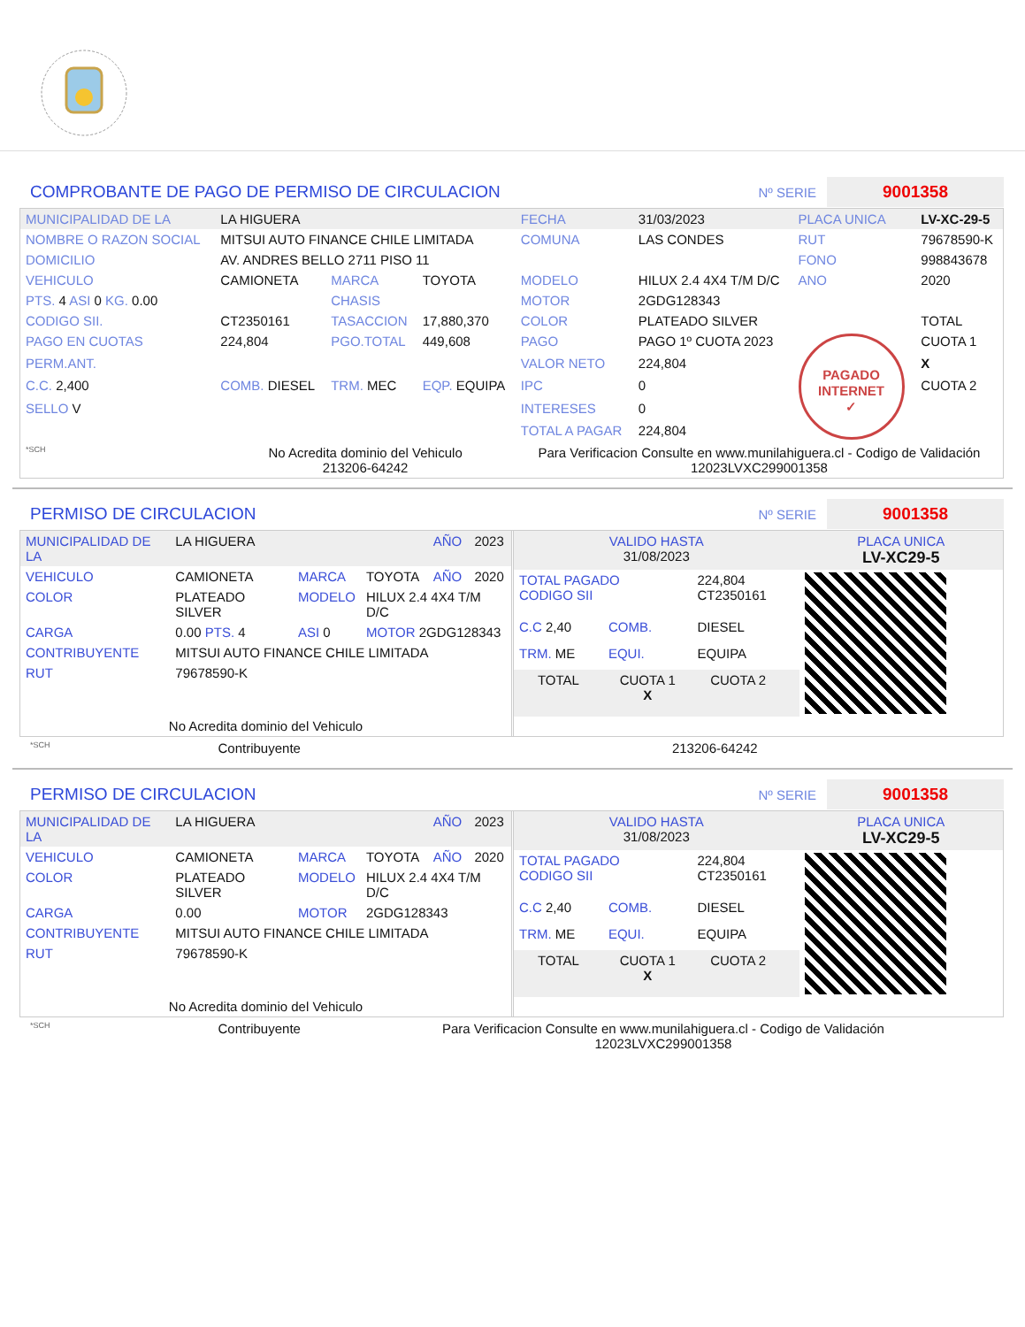COMPROBANTE DE PAGO DE PERMISO DE CIRCULACION
Nº SERIE 9001358
| MUNICIPALIDAD DE LA | LA HIGUERA | | | FECHA | 31/03/2023 | PLACA UNICA | LV-XC-29-5 |
| NOMBRE O RAZON SOCIAL | MITSUI AUTO FINANCE CHILE LIMITADA | | | COMUNA | LAS CONDES | RUT | 79678590-K |
| DOMICILIO | AV. ANDRES BELLO 2711 PISO 11 | | | | | FONO | 998843678 |
| VEHICULO | CAMIONETA | MARCA | TOYOTA | MODELO | HILUX 2.4 4X4 T/M D/C | ANO | 2020 |
| PTS. 4 ASI 0 KG. 0.00 | | CHASIS | | MOTOR | 2GDG128343 | | |
| CODIGO SII. | CT2350161 | TASACCION | 17,880,370 | COLOR | PLATEADO SILVER | | TOTAL |
| PAGO EN CUOTAS | 224,804 | PGO.TOTAL | 449,608 | PAGO | PAGO 1º CUOTA 2023 | PAGADO INTERNET ✓ | CUOTA 1 |
| PERM.ANT. | | | | VALOR NETO | 224,804 | | X |
| C.C. 2,400 | COMB. DIESEL | TRM. MEC | EQP. EQUIPA | IPC | 0 | | CUOTA 2 |
| SELLO V | | | | INTERESES | 0 | | |
| | | | | TOTAL A PAGAR | 224,804 | | |
| *SCH | No Acredita dominio del Vehiculo 213206-64242 | | | Para Verificacion Consulte en www.munilahiguera.cl - Codigo de Validación 12023LVXC299001358 | | | |
PERMISO DE CIRCULACION
Nº SERIE 9001358
| MUNICIPALIDAD DE LA | LA HIGUERA | | | AÑO | 2023 |
| VEHICULO | CAMIONETA | MARCA | TOYOTA | AÑO | 2020 |
| COLOR | PLATEADO SILVER | MODELO | HILUX 2.4 4X4 T/M D/C | | |
| CARGA | 0.00 PTS. 4 | ASI 0 | MOTOR 2GDG128343 | | |
| CONTRIBUYENTE | MITSUI AUTO FINANCE CHILE LIMITADA | | | | |
| RUT | 79678590-K | | | | |
| No Acredita dominio del Vehiculo | | | | | |
| VALIDO HASTA 31/08/2023 | | | | PLACA UNICA LV-XC29-5 |
| TOTAL PAGADO CODIGO SII | | 224,804 CT2350161 | | |
| C.C 2,40 | COMB. | DIESEL | | |
| TRM. ME | EQUI. | EQUIPA | | |
| TOTAL | CUOTA 1 X | CUOTA 2 | | |
*SCH Contribuyente 213206-64242
PERMISO DE CIRCULACION
Nº SERIE 9001358
| MUNICIPALIDAD DE LA | LA HIGUERA | | | AÑO | 2023 |
| VEHICULO | CAMIONETA | MARCA | TOYOTA | AÑO | 2020 |
| COLOR | PLATEADO SILVER | MODELO | HILUX 2.4 4X4 T/M D/C | | |
| CARGA | 0.00 | MOTOR | 2GDG128343 | | |
| CONTRIBUYENTE | MITSUI AUTO FINANCE CHILE LIMITADA | | | | |
| RUT | 79678590-K | | | | |
| No Acredita dominio del Vehiculo | | | | | |
| VALIDO HASTA 31/08/2023 | | | | PLACA UNICA LV-XC29-5 |
| TOTAL PAGADO CODIGO SII | | 224,804 CT2350161 | | |
| C.C 2,40 | COMB. | DIESEL | | |
| TRM. ME | EQUI. | EQUIPA | | |
| TOTAL | CUOTA 1 X | CUOTA 2 | | |
*SCH Contribuyente Para Verificacion Consulte en www.munilahiguera.cl - Codigo de Validación
12023LVXC299001358